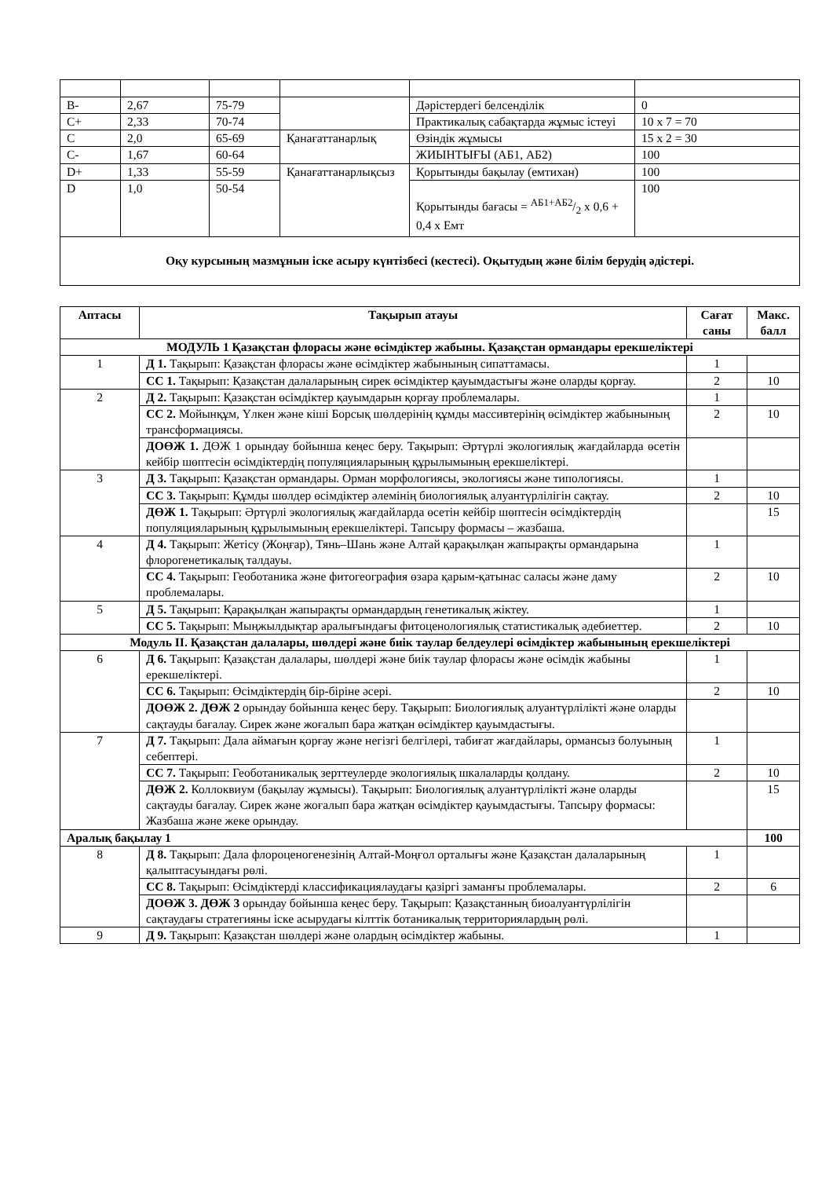| B- | 2,67 | 75-79 | | Дәрістердегі белсенділік | 0 |
| C+ | 2,33 | 70-74 | | Практикалық сабақтарда жұмыс істеуі | 10 x 7 = 70 |
| C | 2,0 | 65-69 | Қанағаттанарлық | Өзіндік жұмысы | 15 x 2 = 30 |
| C- | 1,67 | 60-64 | | ЖИЫНТЫҒЫ (АБ1, АБ2) | 100 |
| D+ | 1,33 | 55-59 | Қанағаттанарлықсыз | Қорытынды бақылау (емтихан) | 100 |
| D | 1,0 | 50-54 | | Қорытынды бағасы = АБ1+АБ2/2 x 0,6 + 0,4 x Емт | 100 |
| Оқу курсының мазмұнын іске асыру күнтізбесі (кестесі). Оқытудың және білім берудің әдістері. | | | | | |
| Аптасы | Тақырып атауы | Сағат саны | Макс. балл |
| --- | --- | --- | --- |
| МОДУЛЬ 1 Қазақстан флорасы және өсімдіктер жабыны. Қазақстан ормандары ерекшеліктері | | | |
| 1 | Д 1. Тақырып: Қазақстан флорасы және өсімдіктер жабынының сипаттамасы. | 1 | |
| | СС 1. Тақырып: Қазақстан далаларының сирек өсімдіктер қауымдастығы және оларды қорғау. | 2 | 10 |
| 2 | Д 2. Тақырып: Қазақстан өсімдіктер қауымдарын қорғау проблемалары. | 1 | |
| | СС 2. Мойынқұм, Үлкен және кіші Борсық шөлдерінің құмды массивтерінің өсімдіктер жабынының трансформациясы. | 2 | 10 |
| | ДОӨЖ 1. ДӨЖ 1 орындау бойынша кеңес беру. Тақырып: Әртүрлі экологиялық жағдайларда өсетін кейбір шөптесін өсімдіктердің популяцияларының құрылымының ерекшеліктері. | | |
| 3 | Д 3. Тақырып: Қазақстан ормандары. Орман морфологиясы, экологиясы және типологиясы. | 1 | |
| | СС 3. Тақырып: Құмды шөлдер өсімдіктер әлемінің биологиялық алуантүрлілігін сақтау. | 2 | 10 |
| | ДӨЖ 1. Тақырып: Әртүрлі экологиялық жағдайларда өсетін кейбір шөптесін өсімдіктердің популяцияларының құрылымының ерекшеліктері. Тапсыру формасы – жазбаша. | | 15 |
| 4 | Д 4. Тақырып: Жетісу (Жоңғар), Тянь–Шань және Алтай қарақылқан жапырақты ормандарына флорогенетикалық талдауы. | 1 | |
| | СС 4. Тақырып: Геоботаника және фитогеография өзара қарым-қатынас саласы және даму проблемалары. | 2 | 10 |
| 5 | Д 5. Тақырып: Қарақылқан жапырақты ормандардың генетикалық жіктеу. | 1 | |
| | СС 5. Тақырып: Мыңжылдықтар аралығындағы фитоценологиялық статистикалық әдебиеттер. | 2 | 10 |
| Модуль II. Қазақстан далалары, шөлдері және биік таулар белдеулері өсімдіктер жабынының ерекшеліктері | | | |
| 6 | Д 6. Тақырып: Қазақстан далалары, шөлдері және биік таулар флорасы және өсімдік жабыны ерекшеліктері. | 1 | |
| | СС 6. Тақырып: Өсімдіктердің бір-біріне әсері. | 2 | 10 |
| | ДОӨЖ 2. ДӨЖ 2 орындау бойынша кеңес беру. Тақырып: Биологиялық алуантүрлілікті және оларды сақтауды бағалау. Сирек және жоғалып бара жатқан өсімдіктер қауымдастығы. | | |
| 7 | Д 7. Тақырып: Дала аймағын қорғау және негізгі белгілері, табиғат жағдайлары, ормансыз болуының себептері. | 1 | |
| | СС 7. Тақырып: Геоботаникалық зерттеулерде экологиялық шкалаларды қолдану. | 2 | 10 |
| | ДӨЖ 2. Коллоквиум (бақылау жұмысы). Тақырып: Биологиялық алуантүрлілікті және оларды сақтауды бағалау. Сирек және жоғалып бара жатқан өсімдіктер қауымдастығы. Тапсыру формасы: Жазбаша және жеке орындау. | | 15 |
| Аралық бақылау 1 | | | 100 |
| 8 | Д 8. Тақырып: Дала флороценогенезінің Алтай-Моңғол орталығы және Қазақстан далаларының қалыптасуындағы рөлі. | 1 | |
| | СС 8. Тақырып: Өсімдіктерді классификациялаудағы қазіргі заманғы проблемалары. | 2 | 6 |
| | ДОӨЖ 3. ДӨЖ 3 орындау бойынша кеңес беру. Тақырып: Қазақстанның биоалуантүрлілігін сақтаудағы стратегияны іске асырудағы кілттік ботаникалық территориялардың рөлі. | | |
| 9 | Д 9. Тақырып: Қазақстан шөлдері және олардың өсімдіктер жабыны. | 1 | |